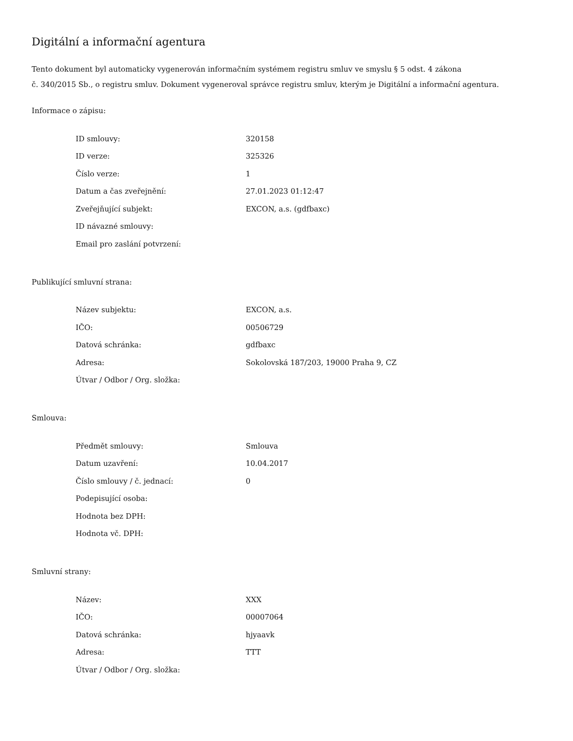Digitální a informační agentura
Tento dokument byl automaticky vygenerován informačním systémem registru smluv ve smyslu § 5 odst. 4 zákona
č. 340/2015 Sb., o registru smluv. Dokument vygeneroval správce registru smluv, kterým je Digitální a informační agentura.
Informace o zápisu:
| ID smlouvy: | 320158 |
| ID verze: | 325326 |
| Číslo verze: | 1 |
| Datum a čas zveřejnění: | 27.01.2023 01:12:47 |
| Zveřejňující subjekt: | EXCON, a.s. (gdfbaxc) |
| ID návazné smlouvy: | |
| Email pro zaslání potvrzení: | |
Publikující smluvní strana:
| Název subjektu: | EXCON, a.s. |
| IČO: | 00506729 |
| Datová schránka: | gdfbaxc |
| Adresa: | Sokolovská 187/203, 19000 Praha 9, CZ |
| Útvar / Odbor / Org. složka: | |
Smlouva:
| Předmět smlouvy: | Smlouva |
| Datum uzavření: | 10.04.2017 |
| Číslo smlouvy / č. jednací: | 0 |
| Podepisující osoba: | |
| Hodnota bez DPH: | |
| Hodnota vč. DPH: | |
Smluvní strany:
| Název: | XXX |
| IČO: | 00007064 |
| Datová schránka: | hjyaavk |
| Adresa: | TTT |
| Útvar / Odbor / Org. složka: | |